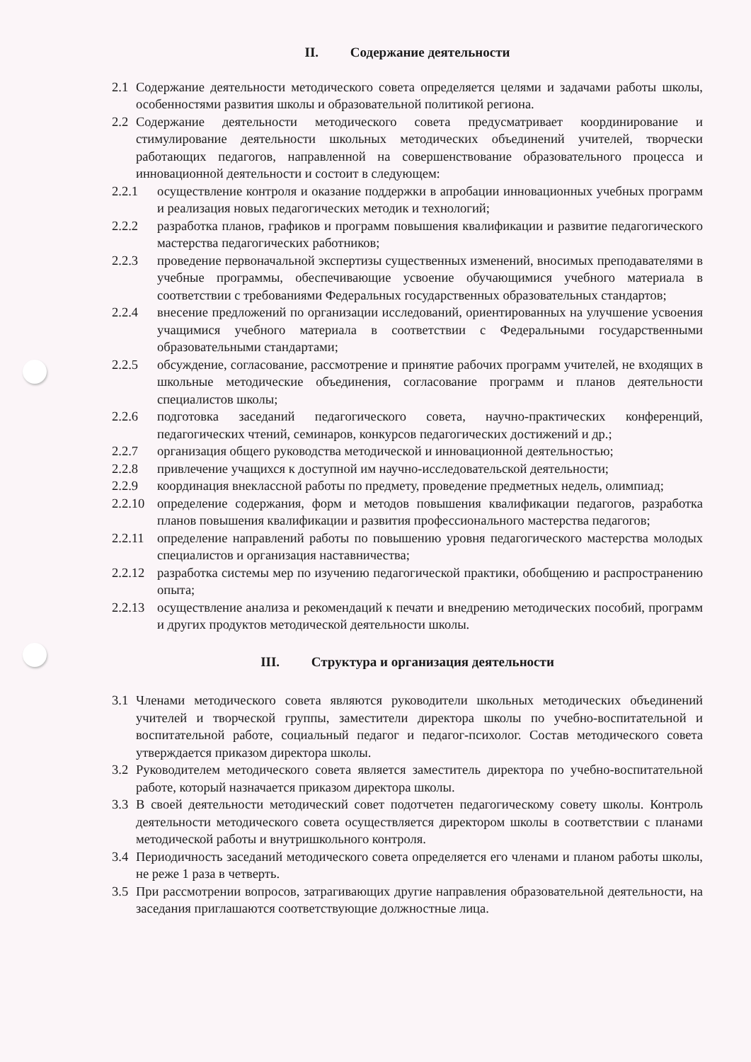II. Содержание деятельности
2.1 Содержание деятельности методического совета определяется целями и задачами работы школы, особенностями развития школы и образовательной политикой региона.
2.2 Содержание деятельности методического совета предусматривает координирование и стимулирование деятельности школьных методических объединений учителей, творчески работающих педагогов, направленной на совершенствование образовательного процесса и инновационной деятельности и состоит в следующем:
2.2.1 осуществление контроля и оказание поддержки в апробации инновационных учебных программ и реализация новых педагогических методик и технологий;
2.2.2 разработка планов, графиков и программ повышения квалификации и развитие педагогического мастерства педагогических работников;
2.2.3 проведение первоначальной экспертизы существенных изменений, вносимых преподавателями в учебные программы, обеспечивающие усвоение обучающимися учебного материала в соответствии с требованиями Федеральных государственных образовательных стандартов;
2.2.4 внесение предложений по организации исследований, ориентированных на улучшение усвоения учащимися учебного материала в соответствии с Федеральными государственными образовательными стандартами;
2.2.5 обсуждение, согласование, рассмотрение и принятие рабочих программ учителей, не входящих в школьные методические объединения, согласование программ и планов деятельности специалистов школы;
2.2.6 подготовка заседаний педагогического совета, научно-практических конференций, педагогических чтений, семинаров, конкурсов педагогических достижений и др.;
2.2.7 организация общего руководства методической и инновационной деятельностью;
2.2.8 привлечение учащихся к доступной им научно-исследовательской деятельности;
2.2.9 координация внеклассной работы по предмету, проведение предметных недель, олимпиад;
2.2.10 определение содержания, форм и методов повышения квалификации педагогов, разработка планов повышения квалификации и развития профессионального мастерства педагогов;
2.2.11 определение направлений работы по повышению уровня педагогического мастерства молодых специалистов и организация наставничества;
2.2.12 разработка системы мер по изучению педагогической практики, обобщению и распространению опыта;
2.2.13 осуществление анализа и рекомендаций к печати и внедрению методических пособий, программ и других продуктов методической деятельности школы.
III. Структура и организация деятельности
3.1 Членами методического совета являются руководители школьных методических объединений учителей и творческой группы, заместители директора школы по учебно-воспитательной и воспитательной работе, социальный педагог и педагог-психолог. Состав методического совета утверждается приказом директора школы.
3.2 Руководителем методического совета является заместитель директора по учебно-воспитательной работе, который назначается приказом директора школы.
3.3 В своей деятельности методический совет подотчетен педагогическому совету школы. Контроль деятельности методического совета осуществляется директором школы в соответствии с планами методической работы и внутришкольного контроля.
3.4 Периодичность заседаний методического совета определяется его членами и планом работы школы, не реже 1 раза в четверть.
3.5 При рассмотрении вопросов, затрагивающих другие направления образовательной деятельности, на заседания приглашаются соответствующие должностные лица.